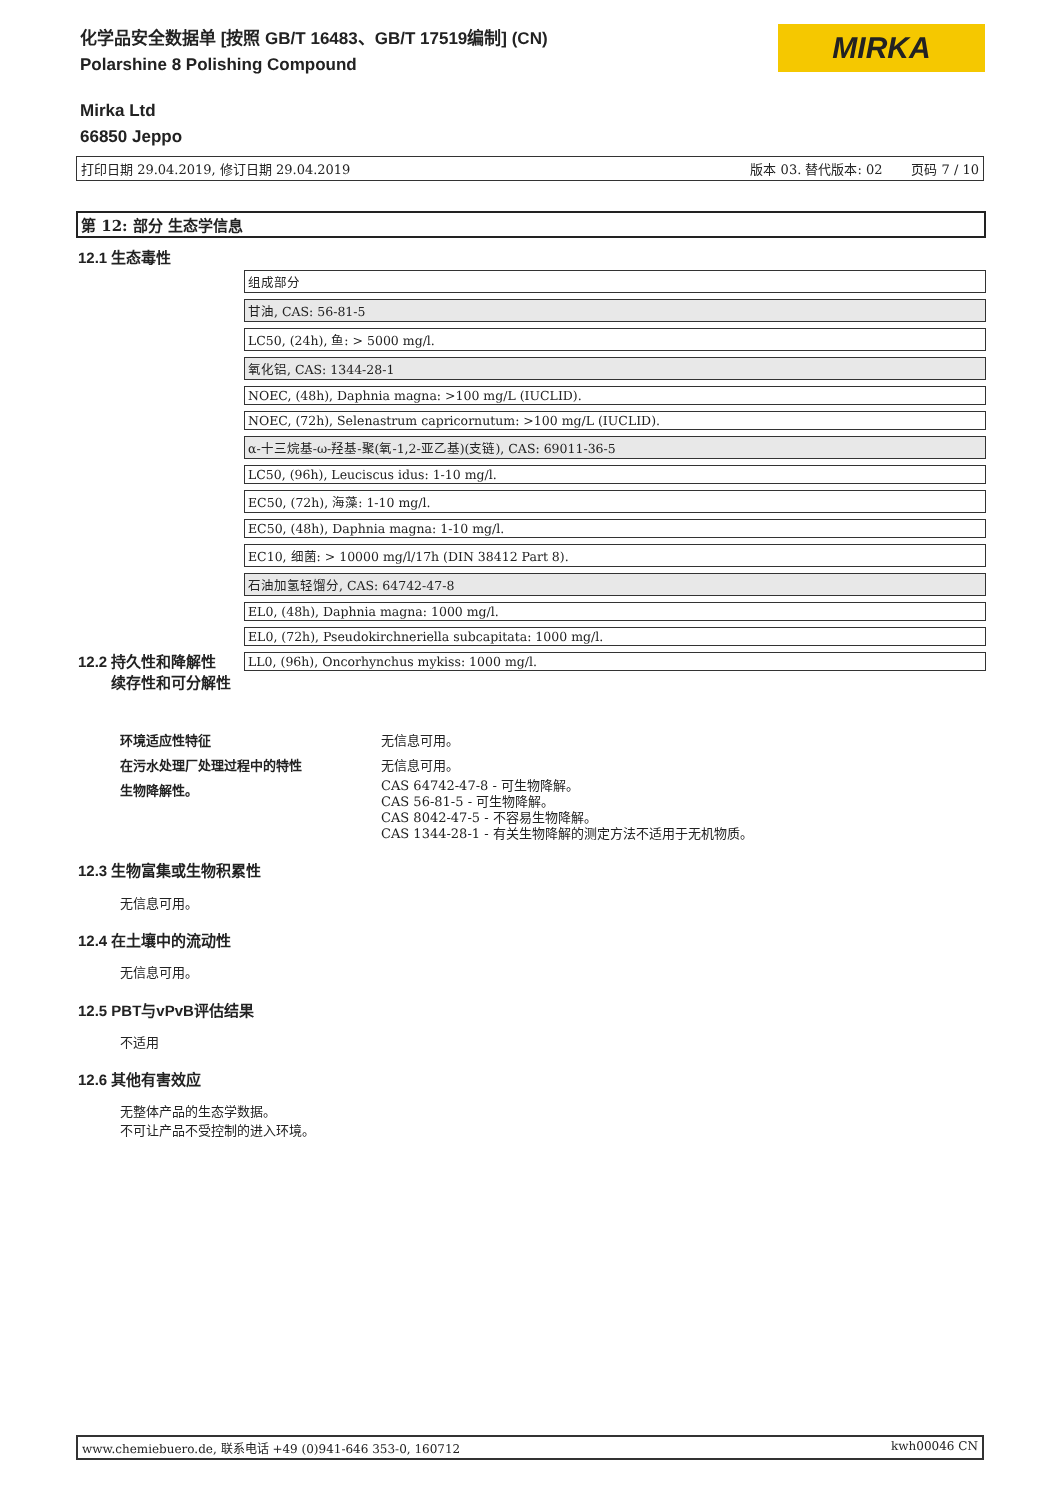化学品安全数据单 [按照 GB/T 16483、GB/T 17519编制] (CN)
Polarshine 8 Polishing Compound
MIRKA
Mirka Ltd
66850 Jeppo
打印日期 29.04.2019, 修订日期 29.04.2019 版本 03. 替代版本: 02 页码 7 / 10
第 12: 部分 生态学信息
12.1 生态毒性
| 组成部分 |
| 甘油, CAS: 56-81-5 |
| LC50, (24h), 鱼: > 5000 mg/l. |
| 氧化铝, CAS: 1344-28-1 |
| NOEC, (48h), Daphnia magna: >100 mg/L (IUCLID). |
| NOEC, (72h), Selenastrum capricornutum: >100 mg/L (IUCLID). |
| α-十三烷基-ω-羟基-聚(氧-1,2-亚乙基)(支链), CAS: 69011-36-5 |
| LC50, (96h), Leuciscus idus: 1-10 mg/l. |
| EC50, (72h), 海藻: 1-10 mg/l. |
| EC50, (48h), Daphnia magna: 1-10 mg/l. |
| EC10, 细菌: > 10000 mg/l/17h (DIN 38412 Part 8). |
| 石油加氢轻馏分, CAS: 64742-47-8 |
| EL0, (48h), Daphnia magna: 1000 mg/l. |
| EL0, (72h), Pseudokirchneriella subcapitata: 1000 mg/l. |
| LL0, (96h), Oncorhynchus mykiss: 1000 mg/l. |
12.2 持久性和降解性
续存性和可分解性
环境适应性特征
在污水处理厂处理过程中的特性
生物降解性。
无信息可用。
无信息可用。
CAS 64742-47-8 - 可生物降解。
CAS 56-81-5 - 可生物降解。
CAS 8042-47-5 - 不容易生物降解。
CAS 1344-28-1 - 有关生物降解的测定方法不适用于无机物质。
12.3 生物富集或生物积累性
无信息可用。
12.4 在土壤中的流动性
无信息可用。
12.5 PBT与vPvB评估结果
不适用
12.6 其他有害效应
无整体产品的生态学数据。
不可让产品不受控制的进入环境。
www.chemiebuero.de, 联系电话 +49 (0)941-646 353-0, 160712 kwh00046 CN